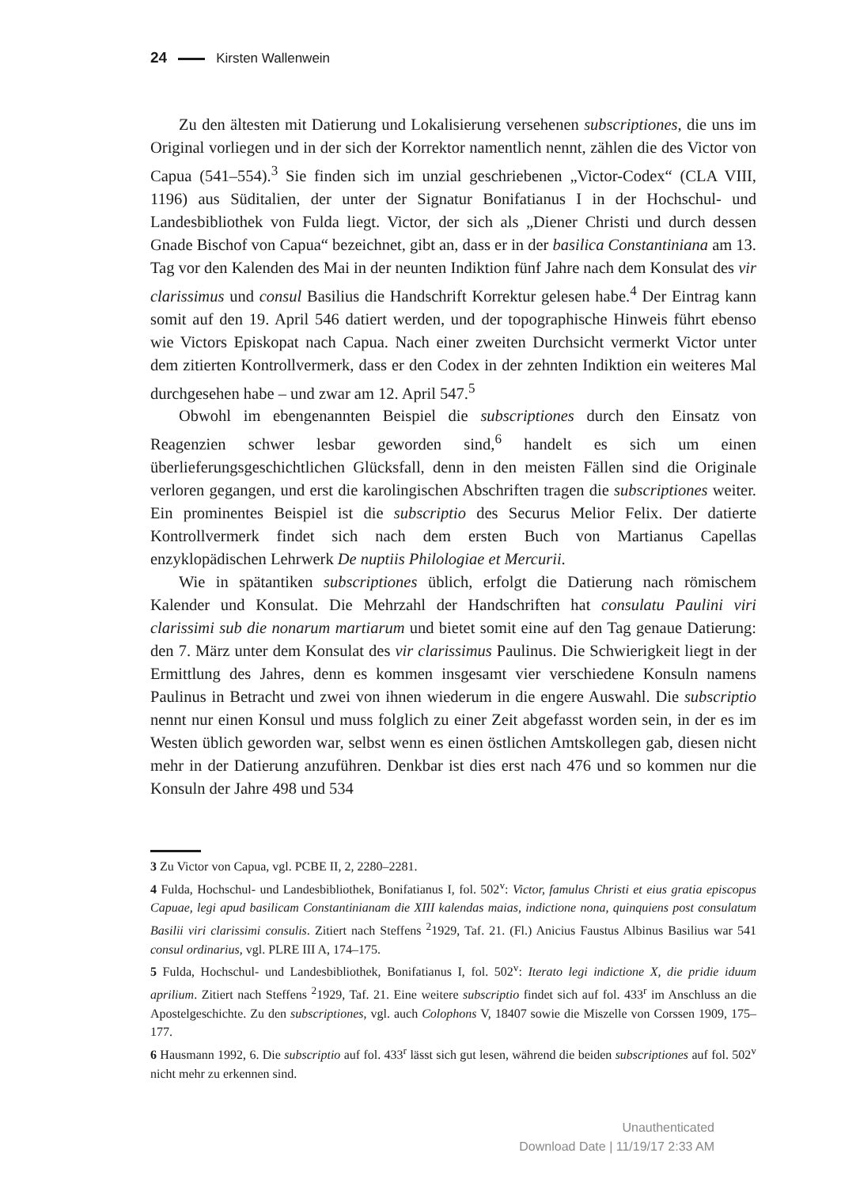24 Kirsten Wallenwein
Zu den ältesten mit Datierung und Lokalisierung versehenen subscriptiones, die uns im Original vorliegen und in der sich der Korrektor namentlich nennt, zählen die des Victor von Capua (541–554).<sup>3</sup> Sie finden sich im unzial geschriebenen „Victor-Codex“ (CLA VIII, 1196) aus Süditalien, der unter der Signatur Bonifatianus I in der Hochschul- und Landesbibliothek von Fulda liegt. Victor, der sich als „Diener Christi und durch dessen Gnade Bischof von Capua“ bezeichnet, gibt an, dass er in der basilica Constantiniana am 13. Tag vor den Kalenden des Mai in der neunten Indiktion fünf Jahre nach dem Konsulat des vir clarissimus und consul Basilius die Handschrift Korrektur gelesen habe.<sup>4</sup> Der Eintrag kann somit auf den 19. April 546 datiert werden, und der topographische Hinweis führt ebenso wie Victors Episkopat nach Capua. Nach einer zweiten Durchsicht vermerkt Victor unter dem zitierten Kontrollvermerk, dass er den Codex in der zehnten Indiktion ein weiteres Mal durchgesehen habe – und zwar am 12. April 547.<sup>5</sup>
Obwohl im ebengenannten Beispiel die subscriptiones durch den Einsatz von Reagenzien schwer lesbar geworden sind,<sup>6</sup> handelt es sich um einen überlieferungsgeschichtlichen Glücksfall, denn in den meisten Fällen sind die Originale verloren gegangen, und erst die karolingischen Abschriften tragen die subscriptiones weiter. Ein prominentes Beispiel ist die subscriptio des Securus Melior Felix. Der datierte Kontrollvermerk findet sich nach dem ersten Buch von Martianus Capellas enzyklopädischen Lehrwerk De nuptiis Philologiae et Mercurii.
Wie in spätantiken subscriptiones üblich, erfolgt die Datierung nach römischem Kalender und Konsulat. Die Mehrzahl der Handschriften hat consulatu Paulini viri clarissimi sub die nonarum martiarum und bietet somit eine auf den Tag genaue Datierung: den 7. März unter dem Konsulat des vir clarissimus Paulinus. Die Schwierigkeit liegt in der Ermittlung des Jahres, denn es kommen insgesamt vier verschiedene Konsuln namens Paulinus in Betracht und zwei von ihnen wiederum in die engere Auswahl. Die subscriptio nennt nur einen Konsul und muss folglich zu einer Zeit abgefasst worden sein, in der es im Westen üblich geworden war, selbst wenn es einen östlichen Amtskollegen gab, diesen nicht mehr in der Datierung anzuführen. Denkbar ist dies erst nach 476 und so kommen nur die Konsuln der Jahre 498 und 534
3 Zu Victor von Capua, vgl. PCBE II, 2, 2280–2281.
4 Fulda, Hochschul- und Landesbibliothek, Bonifatianus I, fol. 502<sup>v</sup>: Victor, famulus Christi et eius gratia episcopus Capuae, legi apud basilicam Constantinianam die XIII kalendas maias, indictione nona, quinquiens post consulatum Basilii viri clarissimi consulis. Zitiert nach Steffens <sup>2</sup>1929, Taf. 21. (Fl.) Anicius Faustus Albinus Basilius war 541 consul ordinarius, vgl. PLRE III A, 174–175.
5 Fulda, Hochschul- und Landesbibliothek, Bonifatianus I, fol. 502<sup>v</sup>: Iterato legi indictione X, die pridie iduum aprilium. Zitiert nach Steffens <sup>2</sup>1929, Taf. 21. Eine weitere subscriptio findet sich auf fol. 433<sup>r</sup> im Anschluss an die Apostelgeschichte. Zu den subscriptiones, vgl. auch Colophons V, 18407 sowie die Miszelle von Corssen 1909, 175–177.
6 Hausmann 1992, 6. Die subscriptio auf fol. 433<sup>r</sup> lässt sich gut lesen, während die beiden subscriptiones auf fol. 502<sup>v</sup> nicht mehr zu erkennen sind.
Unauthenticated
Download Date | 11/19/17 2:33 AM